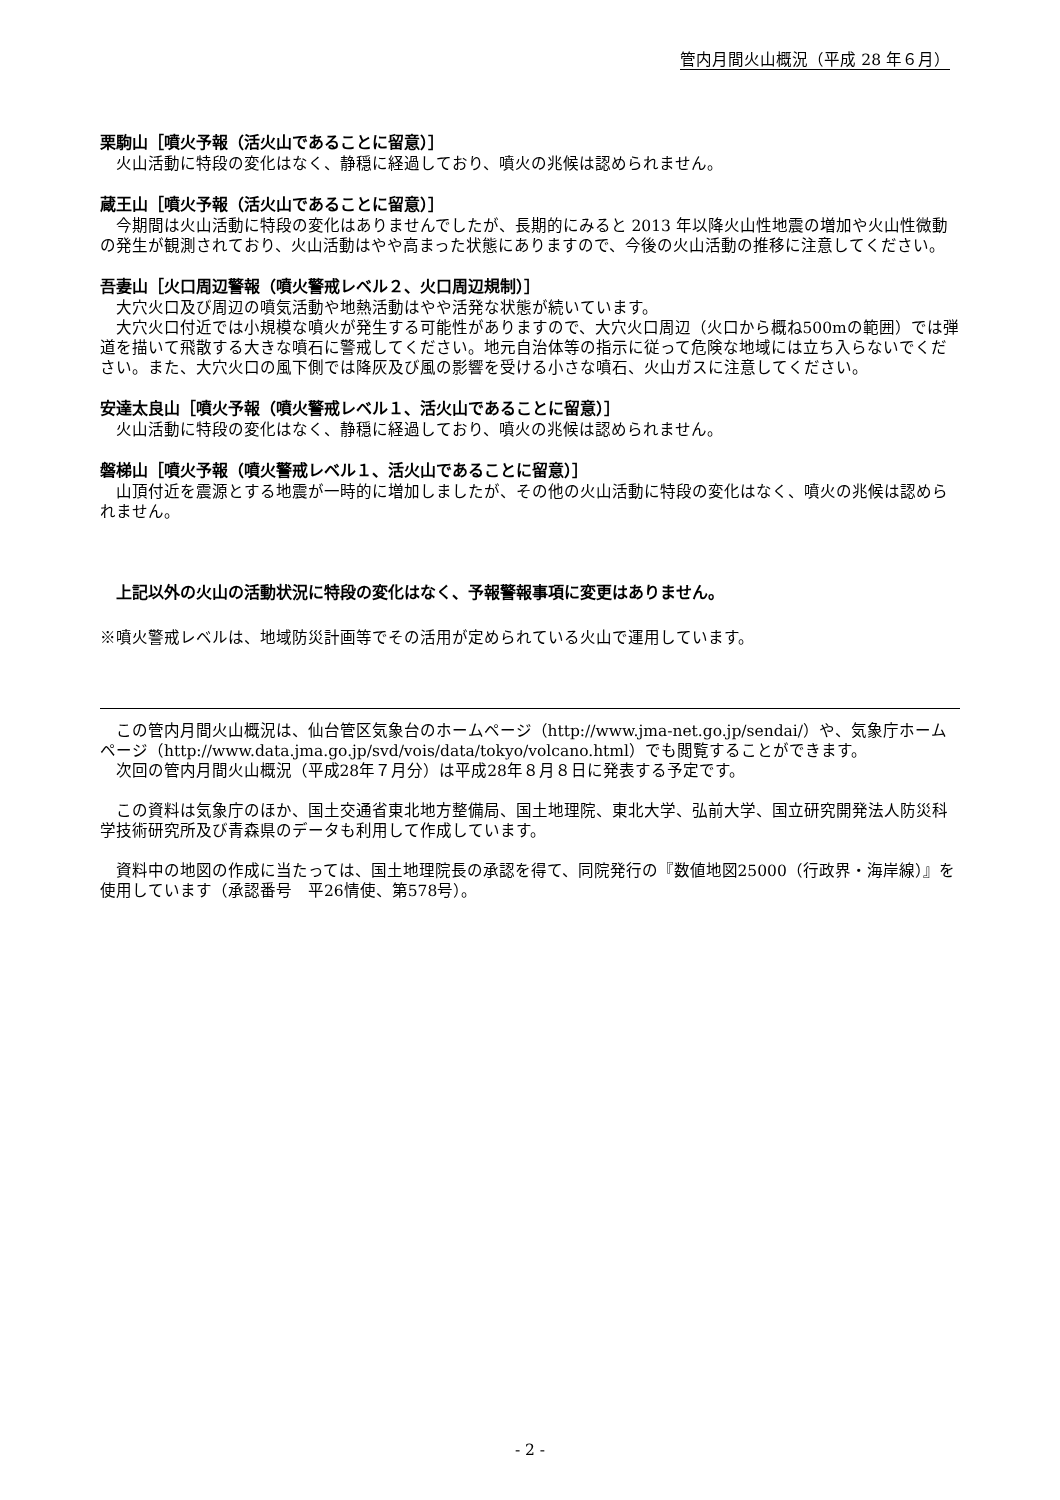管内月間火山概況（平成 28 年６月）
栗駒山［噴火予報（活火山であることに留意）］
火山活動に特段の変化はなく、静穏に経過しており、噴火の兆候は認められません。
蔵王山［噴火予報（活火山であることに留意）］
今期間は火山活動に特段の変化はありませんでしたが、長期的にみると 2013 年以降火山性地震の増加や火山性微動の発生が観測されており、火山活動はやや高まった状態にありますので、今後の火山活動の推移に注意してください。
吾妻山［火口周辺警報（噴火警戒レベル２、火口周辺規制）］
大穴火口及び周辺の噴気活動や地熱活動はやや活発な状態が続いています。
大穴火口付近では小規模な噴火が発生する可能性がありますので、大穴火口周辺（火口から概ね500mの範囲）では弾道を描いて飛散する大きな噴石に警戒してください。地元自治体等の指示に従って危険な地域には立ち入らないでください。また、大穴火口の風下側では降灰及び風の影響を受ける小さな噴石、火山ガスに注意してください。
安達太良山［噴火予報（噴火警戒レベル１、活火山であることに留意）］
火山活動に特段の変化はなく、静穏に経過しており、噴火の兆候は認められません。
磐梯山［噴火予報（噴火警戒レベル１、活火山であることに留意）］
山頂付近を震源とする地震が一時的に増加しましたが、その他の火山活動に特段の変化はなく、噴火の兆候は認められません。
上記以外の火山の活動状況に特段の変化はなく、予報警報事項に変更はありません。
※噴火警戒レベルは、地域防災計画等でその活用が定められている火山で運用しています。
この管内月間火山概況は、仙台管区気象台のホームページ（http://www.jma-net.go.jp/sendai/）や、気象庁ホームページ（http://www.data.jma.go.jp/svd/vois/data/tokyo/volcano.html）でも閲覧することができます。
次回の管内月間火山概況（平成28年７月分）は平成28年８月８日に発表する予定です。
この資料は気象庁のほか、国土交通省東北地方整備局、国土地理院、東北大学、弘前大学、国立研究開発法人防災科学技術研究所及び青森県のデータも利用して作成しています。
資料中の地図の作成に当たっては、国土地理院長の承認を得て、同院発行の『数値地図25000（行政界・海岸線）』を使用しています（承認番号　平26情使、第578号）。
- 2 -